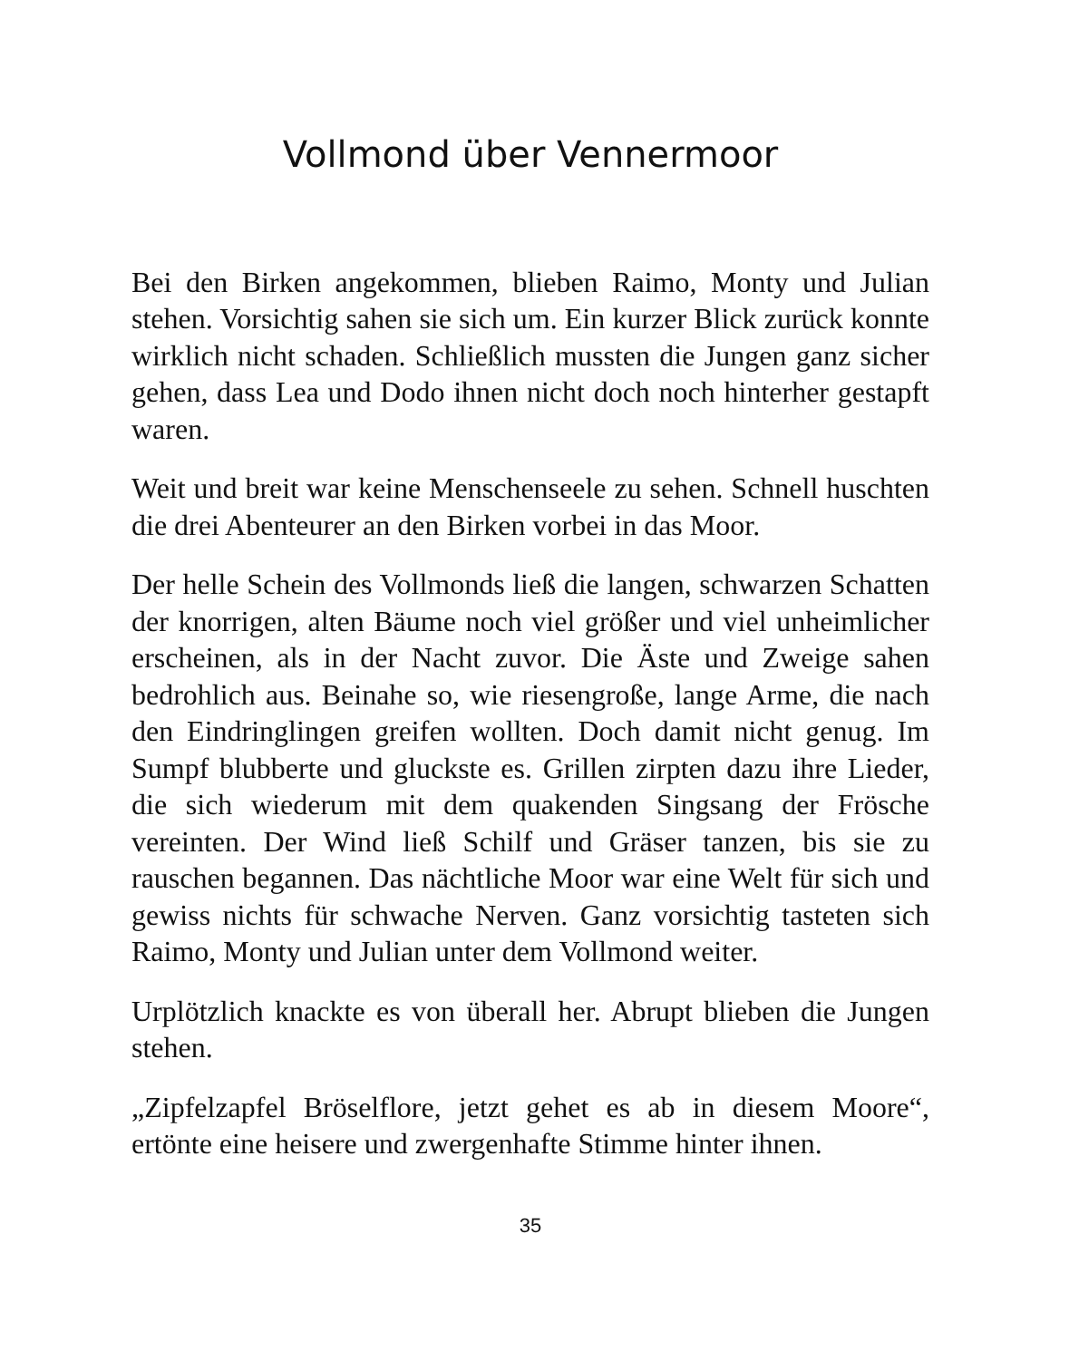Vollmond über Vennermoor
Bei den Birken angekommen, blieben Raimo, Monty und Julian stehen. Vorsichtig sahen sie sich um. Ein kurzer Blick zurück konnte wirklich nicht schaden. Schließlich mussten die Jungen ganz sicher gehen, dass Lea und Dodo ihnen nicht doch noch hinterher gestapft waren.
Weit und breit war keine Menschenseele zu sehen. Schnell huschten die drei Abenteurer an den Birken vorbei in das Moor.
Der helle Schein des Vollmonds ließ die langen, schwarzen Schatten der knorrigen, alten Bäume noch viel größer und viel unheimlicher erscheinen, als in der Nacht zuvor. Die Äste und Zweige sahen bedrohlich aus. Beinahe so, wie riesengroße, lange Arme, die nach den Eindringlingen greifen wollten. Doch damit nicht genug. Im Sumpf blubberte und gluckste es. Grillen zirpten dazu ihre Lieder, die sich wiederum mit dem quakenden Singsang der Frösche vereinten. Der Wind ließ Schilf und Gräser tanzen, bis sie zu rauschen begannen. Das nächtliche Moor war eine Welt für sich und gewiss nichts für schwache Nerven. Ganz vorsichtig tasteten sich Raimo, Monty und Julian unter dem Vollmond weiter.
Urplötzlich knackte es von überall her. Abrupt blieben die Jungen stehen.
„Zipfelzapfel Bröselflore, jetzt gehet es ab in diesem Moore“, ertönte eine heisere und zwergenhafte Stimme hinter ihnen.
35